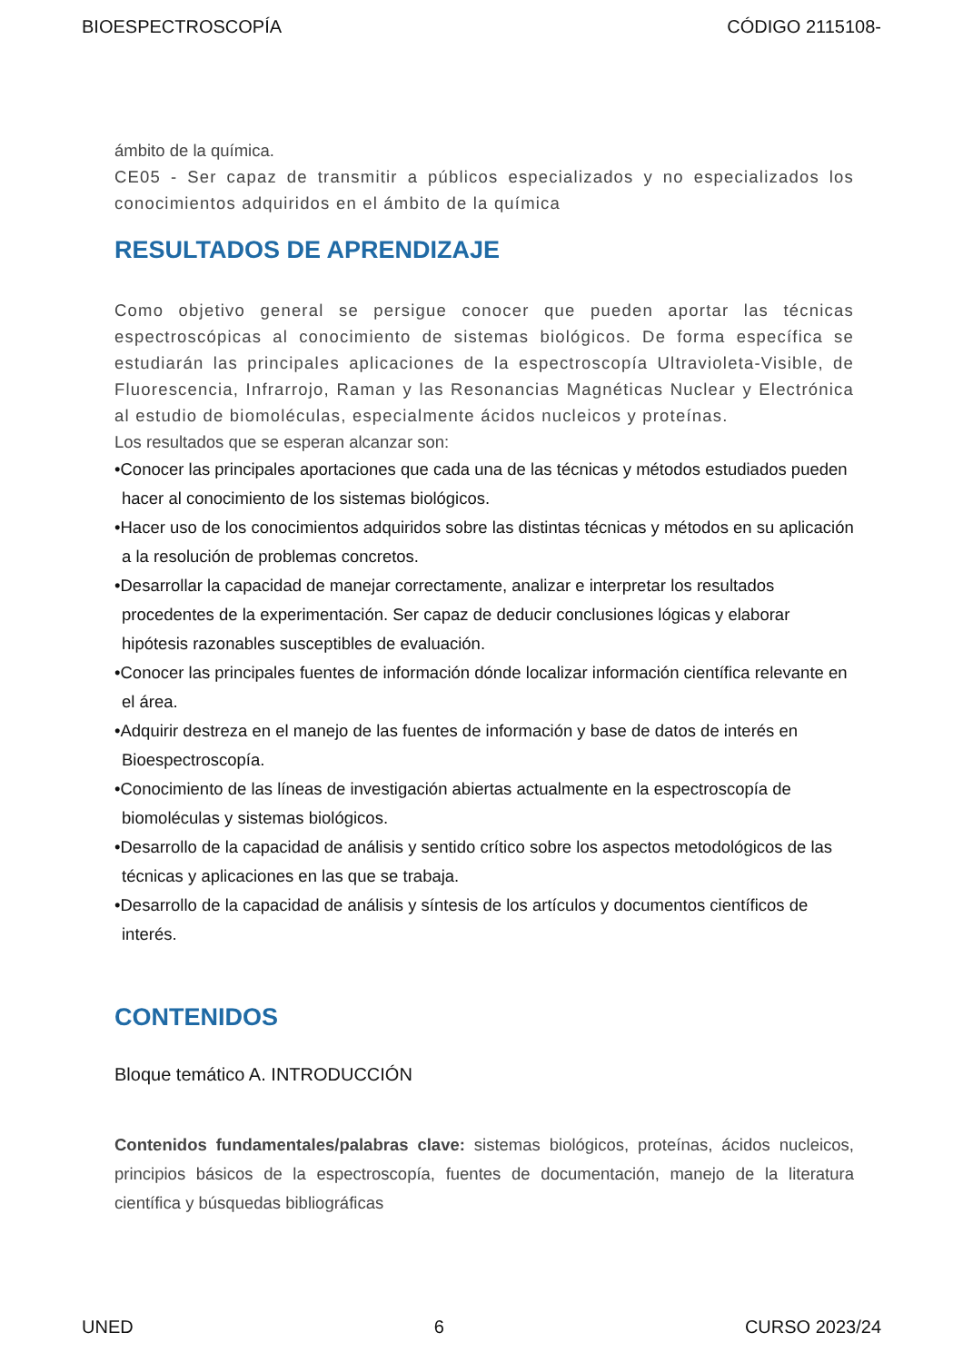BIOESPECTROSCOPÍA CÓDIGO 2115108-
ámbito de la química.
CE05 - Ser capaz de transmitir a públicos especializados y no especializados los conocimientos adquiridos en el ámbito de la química
RESULTADOS DE APRENDIZAJE
Como objetivo general se persigue conocer que pueden aportar las técnicas espectroscópicas al conocimiento de sistemas biológicos. De forma específica se estudiarán las principales aplicaciones de la espectroscopía Ultravioleta-Visible, de Fluorescencia, Infrarrojo, Raman y las Resonancias Magnéticas Nuclear y Electrónica al estudio de biomoléculas, especialmente ácidos nucleicos y proteínas.
Los resultados que se esperan alcanzar son:
•Conocer las principales aportaciones que cada una de las técnicas y métodos estudiados pueden hacer al conocimiento de los sistemas biológicos.
•Hacer uso de los conocimientos adquiridos sobre las distintas técnicas y métodos en su aplicación a la resolución de problemas concretos.
•Desarrollar la capacidad de manejar correctamente, analizar e interpretar los resultados procedentes de la experimentación. Ser capaz de deducir conclusiones lógicas y elaborar hipótesis razonables susceptibles de evaluación.
•Conocer las principales fuentes de información dónde localizar información científica relevante en el área.
•Adquirir destreza en el manejo de las fuentes de información y base de datos de interés en Bioespectroscopía.
•Conocimiento de las líneas de investigación abiertas actualmente en la espectroscopía de biomoléculas y sistemas biológicos.
•Desarrollo de la capacidad de análisis y sentido crítico sobre los aspectos metodológicos de las técnicas y aplicaciones en las que se trabaja.
•Desarrollo de la capacidad de análisis y síntesis de los artículos y documentos científicos de interés.
CONTENIDOS
Bloque temático A. INTRODUCCIÓN
Contenidos fundamentales/palabras clave: sistemas biológicos, proteínas, ácidos nucleicos, principios básicos de la espectroscopía, fuentes de documentación, manejo de la literatura científica y búsquedas bibliográficas
UNED 6 CURSO 2023/24